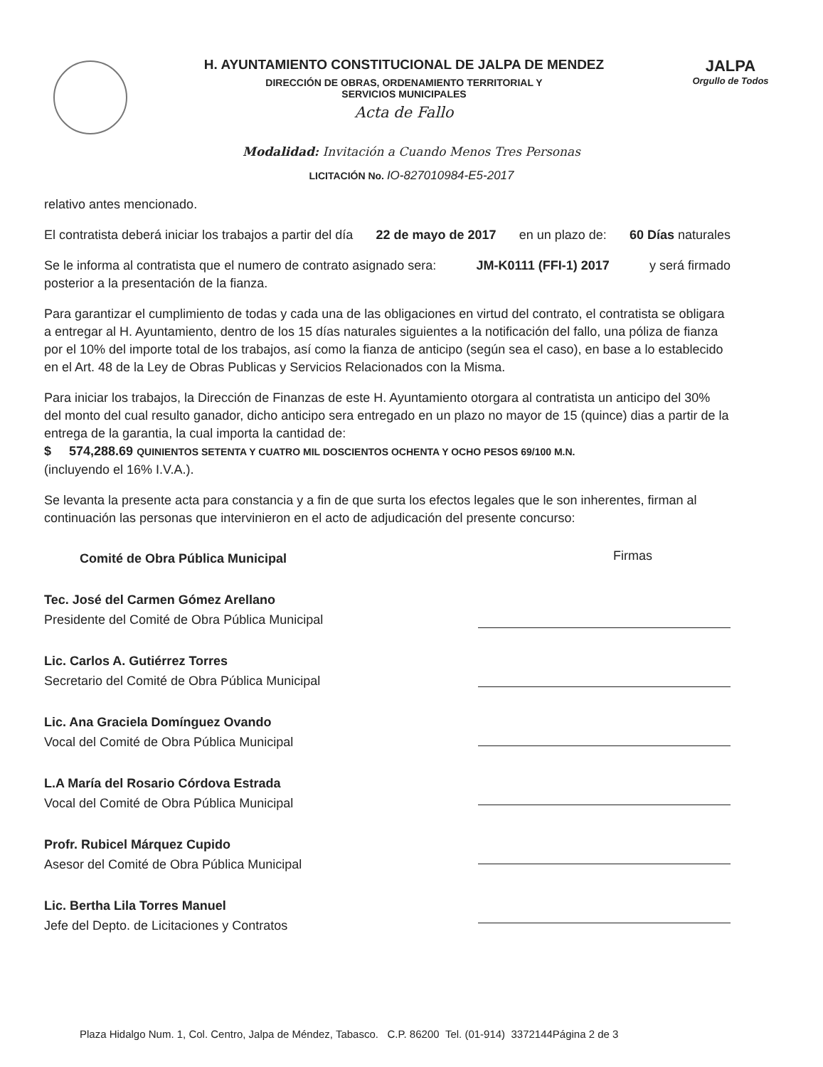H. AYUNTAMIENTO CONSTITUCIONAL DE JALPA DE MENDEZ
DIRECCIÓN DE OBRAS, ORDENAMIENTO TERRITORIAL Y
SERVICIOS MUNICIPALES
Acta de Fallo
JALPA
Orgullo de Todos
Modalidad: Invitación a Cuando Menos Tres Personas
LICITACIÓN No. IO-827010984-E5-2017
relativo antes mencionado.
El contratista deberá iniciar los trabajos a partir del día 22 de mayo de 2017 en un plazo de: 60 Días naturales
Se le informa al contratista que el numero de contrato asignado sera: JM-K0111 (FFI-1) 2017 y será firmado
posterior a la presentación de la fianza.
Para garantizar el cumplimiento de todas y cada una de las obligaciones en virtud del contrato, el contratista se obligara a entregar al H. Ayuntamiento, dentro de los 15 días naturales siguientes a la notificación del fallo, una póliza de fianza por el 10% del importe total de los trabajos, así como la fianza de anticipo (según sea el caso), en base a lo establecido en el Art. 48 de la Ley de Obras Publicas y Servicios Relacionados con la Misma.
Para iniciar los trabajos, la Dirección de Finanzas de este H. Ayuntamiento otorgara al contratista un anticipo del 30% del monto del cual resulto ganador, dicho anticipo sera entregado en un plazo no mayor de 15 (quince) dias a partir de la entrega de la garantia, la cual importa la cantidad de:
$ 574,288.69 QUINIENTOS SETENTA Y CUATRO MIL DOSCIENTOS OCHENTA Y OCHO PESOS 69/100 M.N.
(incluyendo el 16% I.V.A.).
Se levanta la presente acta para constancia y a fin de que surta los efectos legales que le son inherentes, firman al continuación las personas que intervinieron en el acto de adjudicación del presente concurso:
Comité de Obra Pública Municipal
Tec. José del Carmen Gómez Arellano
Presidente del Comité de Obra Pública Municipal
Lic. Carlos A. Gutiérrez Torres
Secretario del Comité de Obra Pública Municipal
Lic. Ana Graciela Domínguez Ovando
Vocal del Comité de Obra Pública Municipal
L.A María del Rosario Córdova Estrada
Vocal del Comité de Obra Pública Municipal
Profr. Rubicel Márquez Cupido
Asesor del Comité de Obra Pública Municipal
Lic. Bertha Lila Torres Manuel
Jefe del Depto. de Licitaciones y Contratos
Firmas
Plaza Hidalgo Num. 1, Col. Centro, Jalpa de Méndez, Tabasco. C.P. 86200 Tel. (01-914) 3372144Página 2 de 3